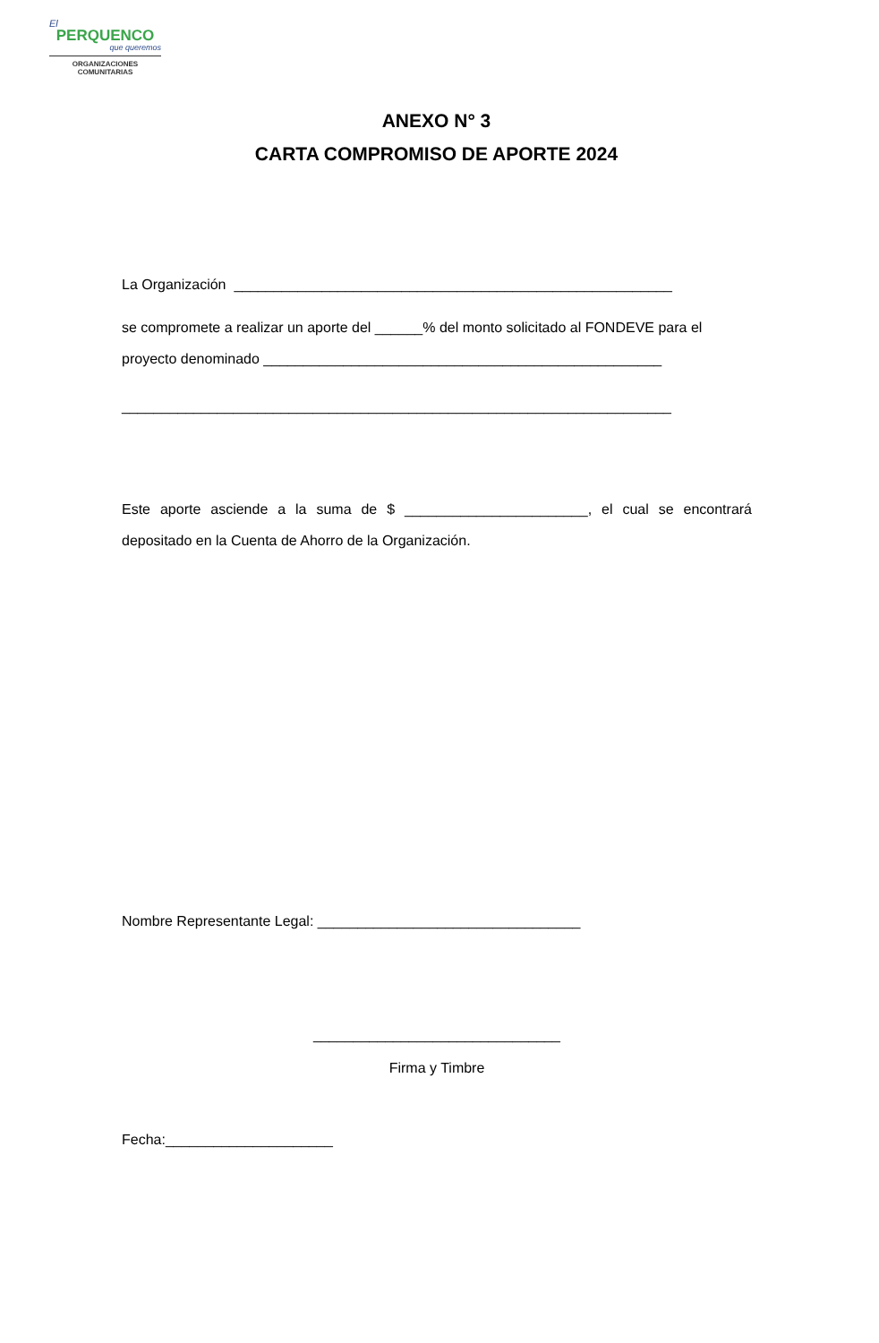El
PERQUENCO
que queremos
ORGANIZACIONES
COMUNITARIAS
ANEXO N° 3
CARTA COMPROMISO DE APORTE 2024
La Organización _______________________________________________________
se compromete a realizar un aporte del ______% del monto solicitado al FONDEVE para el proyecto denominado __________________________________________________
_____________________________________________________________________
Este aporte asciende a la suma de $ _______________________, el cual se encontrará depositado en la Cuenta de Ahorro de la Organización.
Nombre Representante Legal: _________________________________
_______________________________
Firma y Timbre
Fecha:_____________________